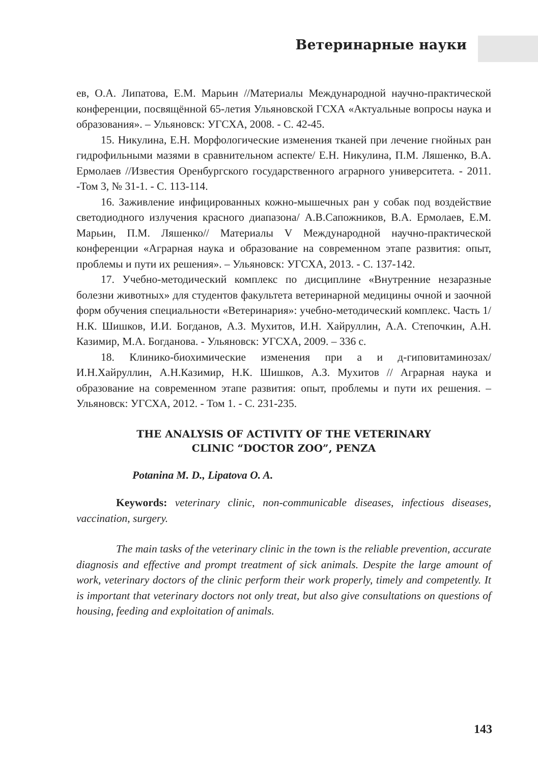Ветеринарные науки
ев, О.А. Липатова, Е.М. Марьин //Материалы Международной научно-практической конференции, посвящённой 65-летия Ульяновской ГСХА «Актуальные вопросы наука и образования». – Ульяновск: УГСХА, 2008. - С. 42-45.
15. Никулина, Е.Н. Морфологические изменения тканей при лечение гнойных ран гидрофильными мазями в сравнительном аспекте/ Е.Н. Никулина, П.М. Ляшенко, В.А. Ермолаев //Известия Оренбургского государственного аграрного университета. - 2011. -Том 3, № 31-1. - С. 113-114.
16. Заживление инфицированных кожно-мышечных ран у собак под воздействие светодиодного излучения красного диапазона/ А.В.Сапожников, В.А. Ермолаев, Е.М. Марьин, П.М. Ляшенко// Материалы V Международной научно-практической конференции «Аграрная наука и образование на современном этапе развития: опыт, проблемы и пути их решения». – Ульяновск: УГСХА, 2013. - С. 137-142.
17. Учебно-методический комплекс по дисциплине «Внутренние незаразные болезни животных» для студентов факультета ветеринарной медицины очной и заочной форм обучения специальности «Ветеринария»: учебно-методический комплекс. Часть 1/ Н.К. Шишков, И.И. Богданов, А.З. Мухитов, И.Н. Хайруллин, А.А. Степочкин, А.Н. Казимир, М.А. Богданова. - Ульяновск: УГСХА, 2009. – 336 с.
18. Клинико-биохимические изменения при а и д-гиповитаминозах/ И.Н.Хайруллин, А.Н.Казимир, Н.К. Шишков, А.З. Мухитов // Аграрная наука и образование на современном этапе развития: опыт, проблемы и пути их решения. – Ульяновск: УГСХА, 2012. - Том 1. - С. 231-235.
THE ANALYSIS OF ACTIVITY OF THE VETERINARY
CLINIC “DOCTOR ZOO”, PENZA
Potanina M. D., Lipatova O. A.
Keywords: veterinary clinic, non-communicable diseases, infectious diseases, vaccination, surgery.
The main tasks of the veterinary clinic in the town is the reliable prevention, accurate diagnosis and effective and prompt treatment of sick animals. Despite the large amount of work, veterinary doctors of the clinic perform their work properly, timely and competently. It is important that veterinary doctors not only treat, but also give consultations on questions of housing, feeding and exploitation of animals.
143